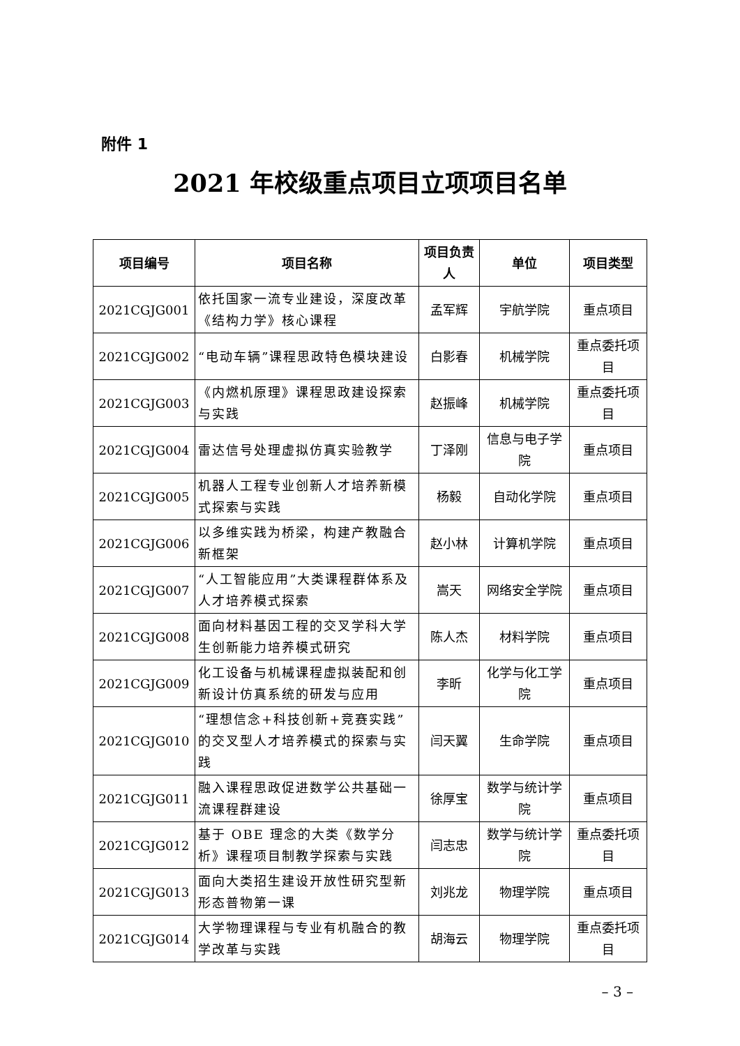附件 1
2021 年校级重点项目立项项目名单
| 项目编号 | 项目名称 | 项目负责人 | 单位 | 项目类型 |
| --- | --- | --- | --- | --- |
| 2021CGJG001 | 依托国家一流专业建设，深度改革《结构力学》核心课程 | 孟军辉 | 宇航学院 | 重点项目 |
| 2021CGJG002 | “电动车辆”课程思政特色模块建设 | 白影春 | 机械学院 | 重点委托项目 |
| 2021CGJG003 | 《内燃机原理》课程思政建设探索与实践 | 赵振峰 | 机械学院 | 重点委托项目 |
| 2021CGJG004 | 雷达信号处理虚拟仿真实验教学 | 丁泽刚 | 信息与电子学院 | 重点项目 |
| 2021CGJG005 | 机器人工程专业创新人才培养新模式探索与实践 | 杨毅 | 自动化学院 | 重点项目 |
| 2021CGJG006 | 以多维实践为桥梁，构建产教融合新框架 | 赵小林 | 计算机学院 | 重点项目 |
| 2021CGJG007 | “人工智能应用”大类课程群体系及人才培养模式探索 | 嵩天 | 网络安全学院 | 重点项目 |
| 2021CGJG008 | 面向材料基因工程的交叉学科大学生创新能力培养模式研究 | 陈人杰 | 材料学院 | 重点项目 |
| 2021CGJG009 | 化工设备与机械课程虚拟装配和创新设计仿真系统的研发与应用 | 李昕 | 化学与化工学院 | 重点项目 |
| 2021CGJG010 | “理想信念+科技创新+竞赛实践”的交叉型人才培养模式的探索与实践 | 闫天翼 | 生命学院 | 重点项目 |
| 2021CGJG011 | 融入课程思政促进数学公共基础一流课程群建设 | 徐厚宝 | 数学与统计学院 | 重点项目 |
| 2021CGJG012 | 基于 OBE 理念的大类《数学分析》课程项目制教学探索与实践 | 闫志忠 | 数学与统计学院 | 重点委托项目 |
| 2021CGJG013 | 面向大类招生建设开放性研究型新形态普物第一课 | 刘兆龙 | 物理学院 | 重点项目 |
| 2021CGJG014 | 大学物理课程与专业有机融合的教学改革与实践 | 胡海云 | 物理学院 | 重点委托项目 |
– 3 –